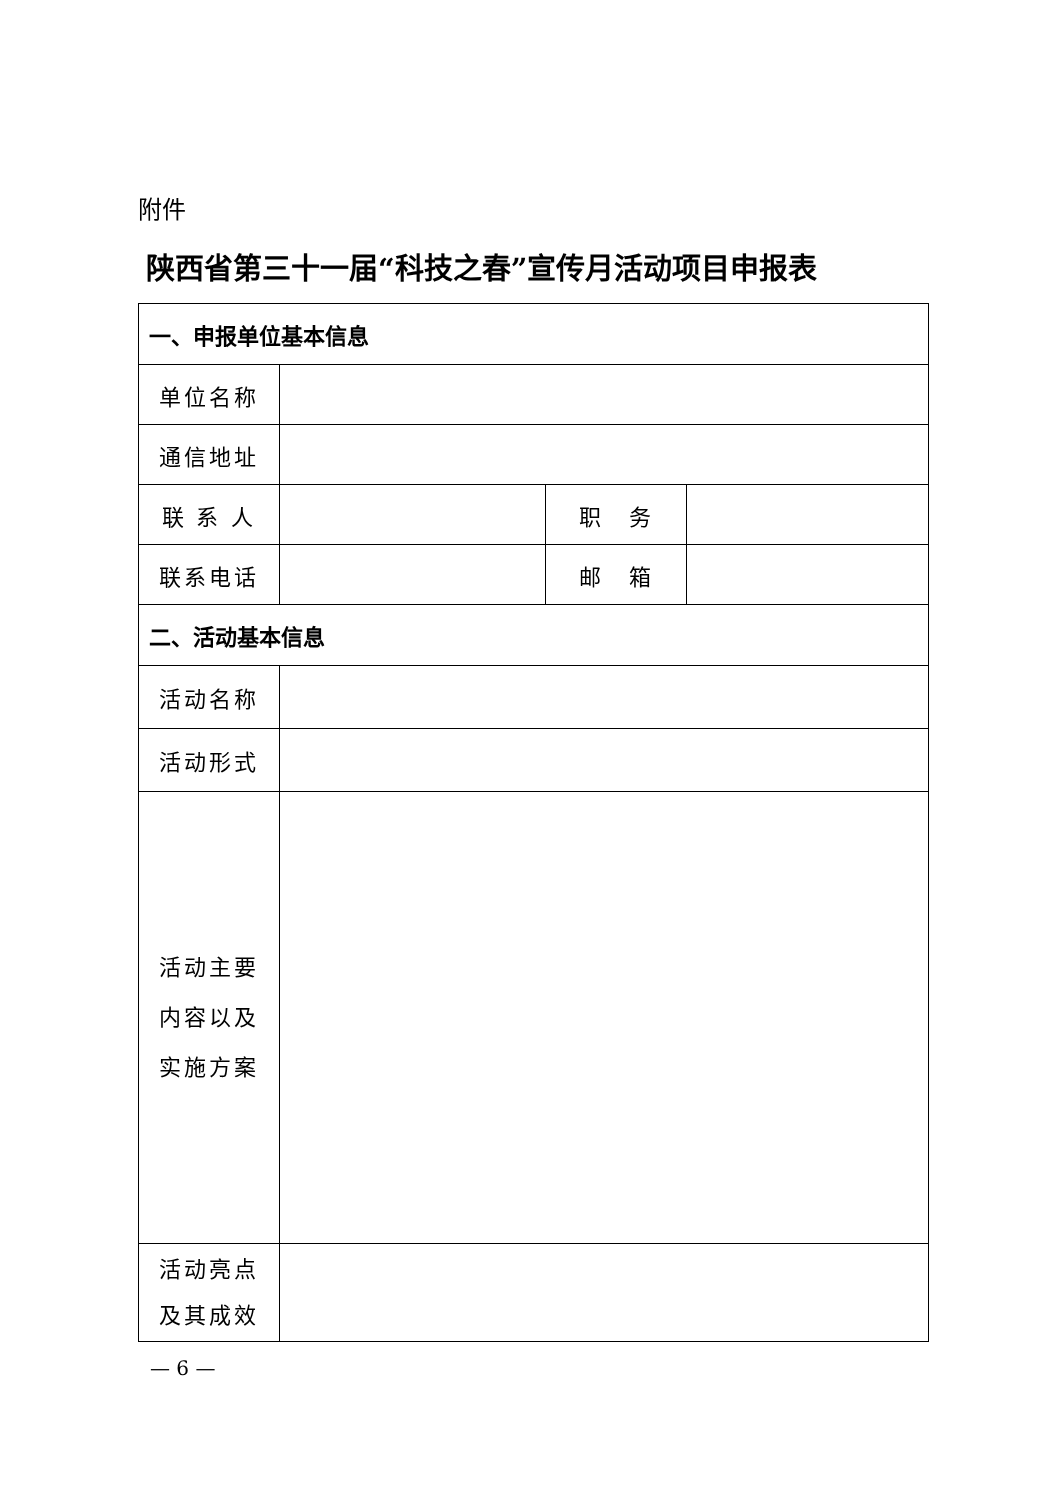附件
陕西省第三十一届“科技之春”宣传月活动项目申报表
| 一、申报单位基本信息 | | | |
| 单位名称 | | | |
| 通信地址 | | | |
| 联 系 人 | | 职 务 | |
| 联系电话 | | 邮 箱 | |
| 二、活动基本信息 | | | |
| 活动名称 | | | |
| 活动形式 | | | |
| 活动主要 内容以及 实施方案 | | | |
| 活动亮点 及其成效 | | | |
— 6 —